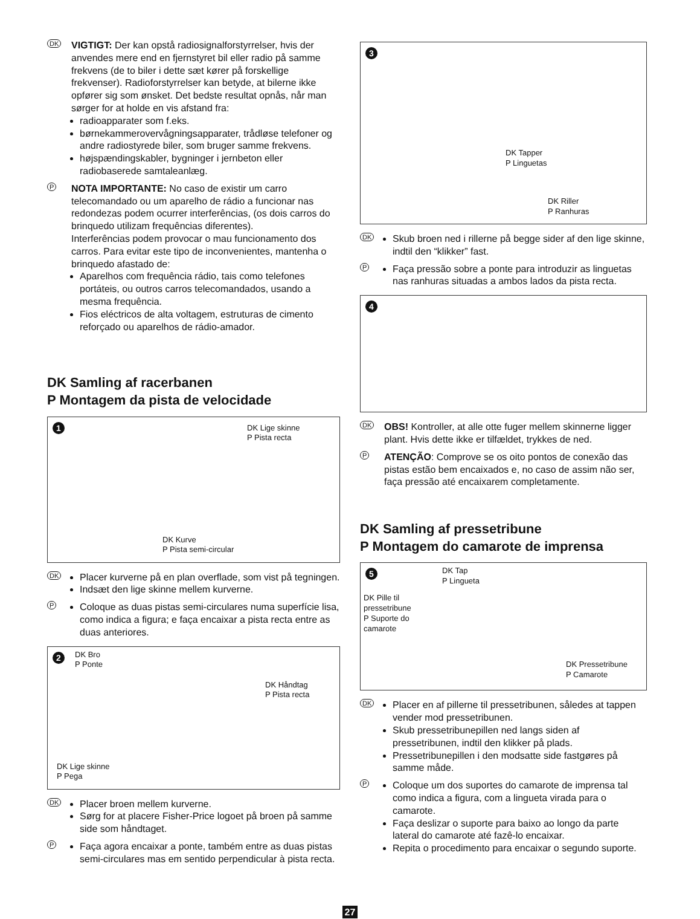DK
VIGTIGT: Der kan opstå radiosignalforstyrrelser, hvis der anvendes mere end en fjernstyret bil eller radio på samme frekvens (de to biler i dette sæt kører på forskellige frekvenser). Radioforstyrrelser kan betyde, at bilerne ikke opfører sig som ønsket. Det bedste resultat opnås, når man sørger for at holde en vis afstand fra:
radioapparater som f.eks.
børnekammerovervågningsapparater, trådløse telefoner og andre radiostyrede biler, som bruger samme frekvens.
højspændingskabler, bygninger i jernbeton eller radiobaserede samtaleanlæg.
P
NOTA IMPORTANTE: No caso de existir um carro telecomandado ou um aparelho de rádio a funcionar nas redondezas podem ocurrer interferências, (os dois carros do brinquedo utilizam frequências diferentes).
Interferências podem provocar o mau funcionamento dos carros. Para evitar este tipo de inconvenientes, mantenha o brinquedo afastado de:
Aparelhos com frequência rádio, tais como telefones portáteis, ou outros carros telecomandados, usando a mesma frequência.
Fios eléctricos de alta voltagem, estruturas de cimento reforçado ou aparelhos de rádio-amador.
DK Samling af racerbanen
P Montagem da pista de velocidade
1
DK Lige skinne
P Pista recta
DK Kurve
P Pista semi-circular
DK
Placer kurverne på en plan overflade, som vist på tegningen.
Indsæt den lige skinne mellem kurverne.
P
Coloque as duas pistas semi-circulares numa superfície lisa, como indica a figura; e faça encaixar a pista recta entre as duas anteriores.
2
DK Bro
P Ponte
DK Håndtag
P Pista recta
DK Lige skinne
P Pega
DK
Placer broen mellem kurverne.
Sørg for at placere Fisher-Price logoet på broen på samme side som håndtaget.
P
Faça agora encaixar a ponte, também entre as duas pistas semi-circulares mas em sentido perpendicular à pista recta.
3
DK Tapper
P Linguetas
DK Riller
P Ranhuras
DK
Skub broen ned i rillerne på begge sider af den lige skinne, indtil den “klikker” fast.
P
Faça pressão sobre a ponte para introduzir as linguetas nas ranhuras situadas a ambos lados da pista recta.
4
DK
OBS! Kontroller, at alle otte fuger mellem skinnerne ligger plant. Hvis dette ikke er tilfældet, trykkes de ned.
P
ATENÇÃO: Comprove se os oito pontos de conexão das pistas estão bem encaixados e, no caso de assim não ser, faça pressão até encaixarem completamente.
DK Samling af pressetribune
P Montagem do camarote de imprensa
5
DK Tap
P Lingueta
DK Pille til
pressetribune
P Suporte do
camarote
DK Pressetribune
P Camarote
DK
Placer en af pillerne til pressetribunen, således at tappen vender mod pressetribunen.
Skub pressetribunepillen ned langs siden af pressetribunen, indtil den klikker på plads.
Pressetribunepillen i den modsatte side fastgøres på samme måde.
P
Coloque um dos suportes do camarote de imprensa tal como indica a figura, com a lingueta virada para o camarote.
Faça deslizar o suporte para baixo ao longo da parte lateral do camarote até fazê-lo encaixar.
Repita o procedimento para encaixar o segundo suporte.
27